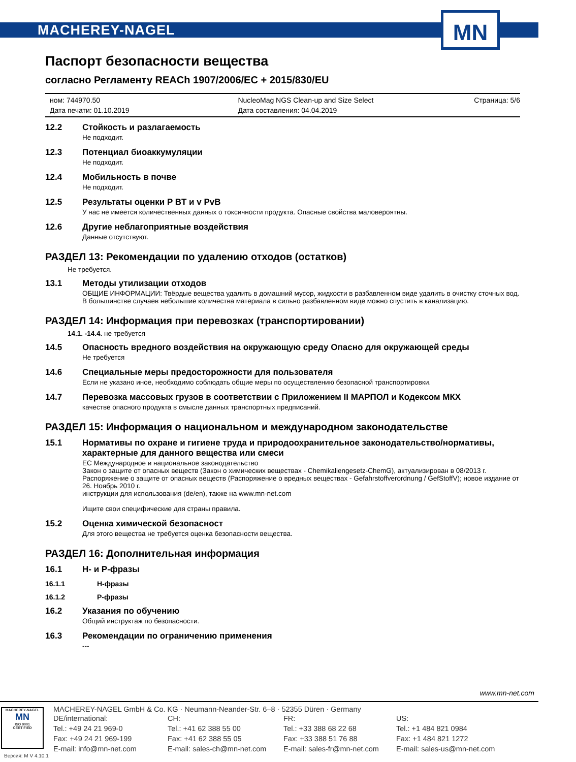MACHEREY-NAGEL
MN
Паспорт безопасности вещества
согласно Регламенту REACh 1907/2006/EC + 2015/830/EU
ном: 744970.50
Дата печати: 01.10.2019
NucleoMag NGS Clean-up and Size Select
Дата составления: 04.04.2019
Страница: 5/6
12.2 Стойкость и разлагаемость
Не подходит.
12.3 Потенциал биоаккумуляции
Не подходит.
12.4 Мобильность в почве
Не подходит.
12.5 Результаты оценки P BT и v PvB
У нас не имеется количественных данных о токсичности продукта. Опасные свойства маловероятны.
12.6 Другие неблагоприятные воздействия
Данные отсутствуют.
РАЗДЕЛ 13: Рекомендации по удалению отходов (остатков)
Не требуется.
13.1 Методы утилизации отходов
ОБЩИЕ ИНФОРМАЦИИ: Твёрдые вещества удалить в домашний мусор, жидкости в разбавленном виде удалить в очистку сточных вод. В большинстве случаев небольшие количества материала в сильно разбавленном виде можно спустить в канализацию.
РАЗДЕЛ 14: Информация при перевозках (транспортировании)
14.1. -14.4. не требуется
14.5 Опасность вредного воздействия на окружающую среду Опасно для окружающей среды
Не требуется
14.6 Специальные меры предосторожности для пользователя
Если не указано иное, необходимо соблюдать общие меры по осуществлению безопасной транспортировки.
14.7 Перевозка массовых грузов в соответствии с Приложением II МАРПОЛ и Кодексом МКХ
качестве опасного продукта в смысле данных транспортных предписаний.
РАЗДЕЛ 15: Информация о национальном и международном законодательстве
15.1 Нормативы по охране и гигиене труда и природоохранительное законодательство/нормативы, характерные для данного вещества или смеси
ЕС Международное и национальное законодательство
Закон о защите от опасных веществ (Закон о химических веществах - Chemikaliengesetz-ChemG), актуализирован в 08/2013 г.
Распоряжение о защите от опасных веществ (Распоряжение о вредных веществах - Gefahrstoffverordnung / GefStoffV); новое издание от 26. Ноябрь 2010 г.
инструкции для использования (de/en), также на www.mn-net.com
Ищите свои специфические для страны правила.
15.2 Оценка химической безопасност
Для этого вещества не требуется оценка безопасности вещества.
РАЗДЕЛ 16: Дополнительная информация
16.1 H- и P-фразы
16.1.1 H-фразы
16.1.2 P-фразы
16.2 Указания по обучению
Общий инструктаж по безопасности.
16.3 Рекомендации по ограничению применения
---
www.mn-net.com
MACHEREY-NAGEL
MN
ISO 9001
CERTIFIED
MACHEREY-NAGEL GmbH & Co. KG · Neumann-Neander-Str. 6–8 · 52355 Düren · Germany
DE/international:
Tel.: +49 24 21 969-0
Fax: +49 24 21 969-199
E-mail: info@mn-net.com
CH:
Tel.: +41 62 388 55 00
Fax: +41 62 388 55 05
E-mail: sales-ch@mn-net.com
FR:
Tel.: +33 388 68 22 68
Fax: +33 388 51 76 88
E-mail: sales-fr@mn-net.com
US:
Tel.: +1 484 821 0984
Fax: +1 484 821 1272
E-mail: sales-us@mn-net.com
Версия: M V 4.10.1